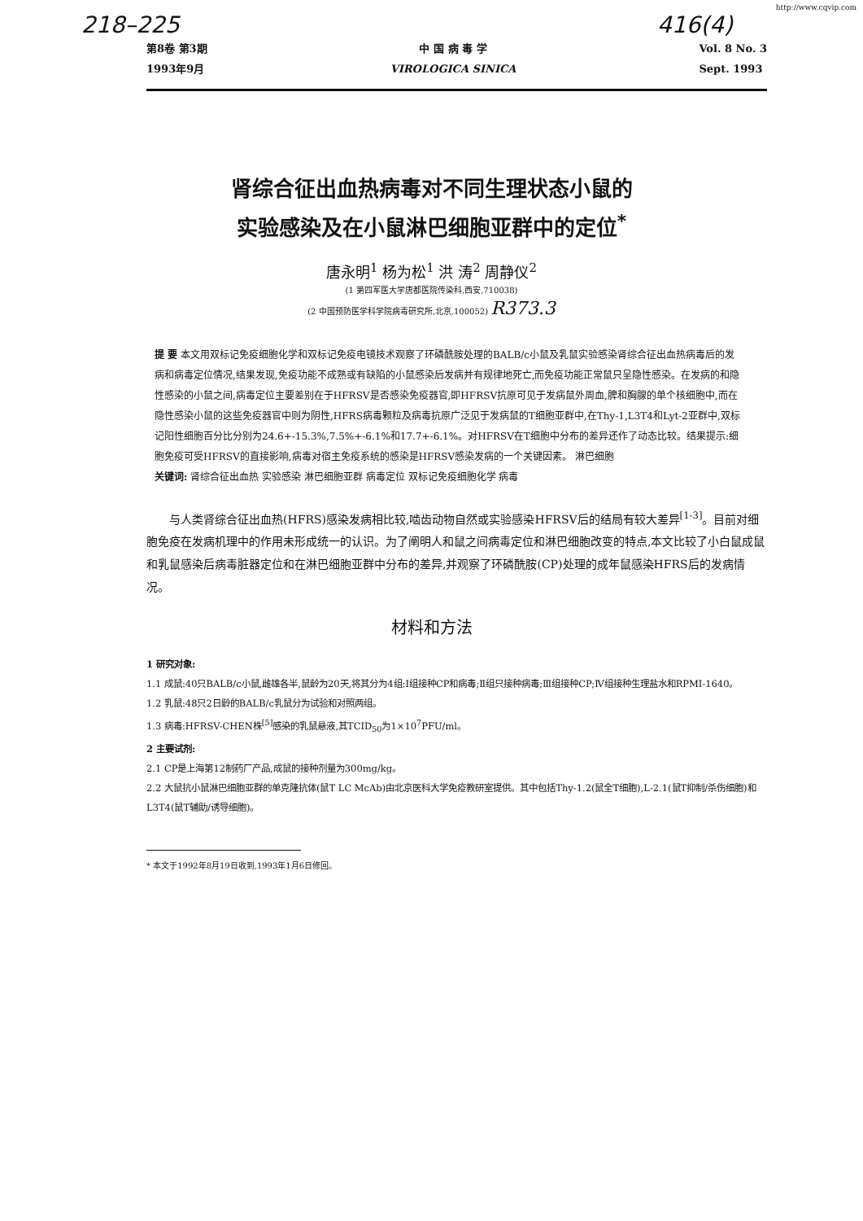http://www.cqvip.com
218–225 416(4)
第8卷 第3期
1993年9月
中 国 病 毒 学
VIROLOGICA SINICA
Vol. 8 No. 3
Sept. 1993
肾综合征出血热病毒对不同生理状态小鼠的
实验感染及在小鼠淋巴细胞亚群中的定位<sup>*</sup>
唐永明<sup>1</sup> 杨为松<sup>1</sup> 洪 涛<sup>2</sup> 周静仪<sup>2</sup>
(1 第四军医大学唐都医院传染科,西安,710038)
(2 中国预防医学科学院病毒研究所,北京,100052) R373.3
提 要 本文用双标记免疫细胞化学和双标记免疫电镜技术观察了环磷酰胺处理的BALB/c小鼠及乳鼠实验感染肾综合征出血热病毒后的发病和病毒定位情况,结果发现,免疫功能不成熟或有缺陷的小鼠感染后发病并有规律地死亡,而免疫功能正常鼠只呈隐性感染。在发病的和隐性感染的小鼠之间,病毒定位主要差别在于HFRSV是否感染免疫器官,即HFRSV抗原可见于发病鼠外周血,脾和胸腺的单个核细胞中,而在隐性感染小鼠的这些免疫器官中则为阴性,HFRS病毒颗粒及病毒抗原广泛见于发病鼠的T细胞亚群中,在Thy-1,L3T4和Lyt-2亚群中,双标记阳性细胞百分比分别为24.6+-15.3%,7.5%+-6.1%和17.7+-6.1%。对HFRSV在T细胞中分布的差异还作了动态比较。结果提示:细胞免疫可受HFRSV的直接影响,病毒对宿主免疫系统的感染是HFRSV感染发病的一个关键因素。 淋巴细胞
关键词: 肾综合征出血热 实验感染 淋巴细胞亚群 病毒定位 双标记免疫细胞化学 病毒
与人类肾综合征出血热(HFRS)感染发病相比较,啮齿动物自然或实验感染HFRSV后的结局有较大差异<sup>[1-3]</sup>。目前对细胞免疫在发病机理中的作用未形成统一的认识。为了阐明人和鼠之间病毒定位和淋巴细胞改变的特点,本文比较了小白鼠成鼠和乳鼠感染后病毒脏器定位和在淋巴细胞亚群中分布的差异,并观察了环磷酰胺(CP)处理的成年鼠感染HFRS后的发病情况。
材料和方法
1 研究对象:
1.1 成鼠:40只BALB/c小鼠,雌雄各半,鼠龄为20天,将其分为4组:Ⅰ组接种CP和病毒;Ⅱ组只接种病毒;Ⅲ组接种CP;Ⅳ组接种生理盐水和RPMI-1640。
1.2 乳鼠:48只2日龄的BALB/c乳鼠分为试验和对照两组。
1.3 病毒:HFRSV-CHEN株<sup>[5]</sup>感染的乳鼠悬液,其TCID<sub>50</sub>为1×10<sup>7</sup>PFU/ml。
2 主要试剂:
2.1 CP是上海第12制药厂产品,成鼠的接种剂量为300mg/kg。
2.2 大鼠抗小鼠淋巴细胞亚群的单克隆抗体(鼠T LC McAb)由北京医科大学免疫教研室提供。其中包括Thy-1.2(鼠全T细胞),L-2.1(鼠T抑制/杀伤细胞)和L3T4(鼠T辅助/诱导细胞)。
* 本文于1992年8月19日收到,1993年1月6日修回。